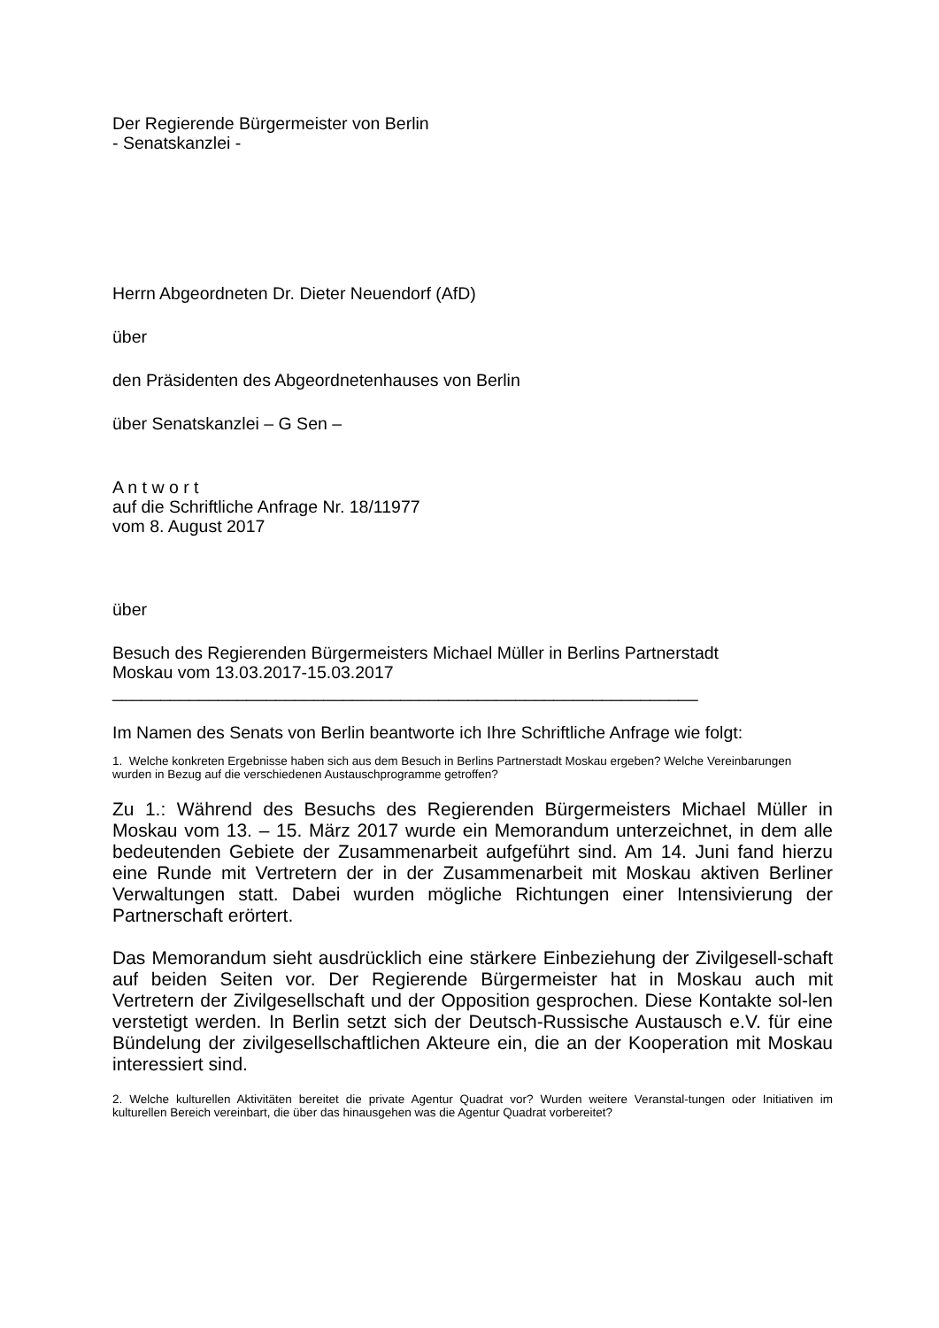Der Regierende Bürgermeister von Berlin
- Senatskanzlei -
Herrn Abgeordneten Dr. Dieter Neuendorf (AfD)
über
den Präsidenten des Abgeordnetenhauses von Berlin
über Senatskanzlei – G Sen –
A n t w o r t
auf die Schriftliche Anfrage Nr. 18/11977
vom 8. August 2017
über
Besuch des Regierenden Bürgermeisters Michael Müller in Berlins Partnerstadt
Moskau vom 13.03.2017-15.03.2017
_____________________________________________________________
Im Namen des Senats von Berlin beantworte ich Ihre Schriftliche Anfrage wie folgt:
1. Welche konkreten Ergebnisse haben sich aus dem Besuch in Berlins Partnerstadt Moskau ergeben? Welche Vereinbarungen wurden in Bezug auf die verschiedenen Austauschprogramme getroffen?
Zu 1.: Während des Besuchs des Regierenden Bürgermeisters Michael Müller in Moskau vom 13. – 15. März 2017 wurde ein Memorandum unterzeichnet, in dem alle bedeutenden Gebiete der Zusammenarbeit aufgeführt sind. Am 14. Juni fand hierzu eine Runde mit Vertretern der in der Zusammenarbeit mit Moskau aktiven Berliner Verwaltungen statt. Dabei wurden mögliche Richtungen einer Intensivierung der Partnerschaft erörtert.
Das Memorandum sieht ausdrücklich eine stärkere Einbeziehung der Zivilgesell-schaft auf beiden Seiten vor. Der Regierende Bürgermeister hat in Moskau auch mit Vertretern der Zivilgesellschaft und der Opposition gesprochen. Diese Kontakte sol-len verstetigt werden. In Berlin setzt sich der Deutsch-Russische Austausch e.V. für eine Bündelung der zivilgesellschaftlichen Akteure ein, die an der Kooperation mit Moskau interessiert sind.
2. Welche kulturellen Aktivitäten bereitet die private Agentur Quadrat vor? Wurden weitere Veranstal-tungen oder Initiativen im kulturellen Bereich vereinbart, die über das hinausgehen was die Agentur Quadrat vorbereitet?